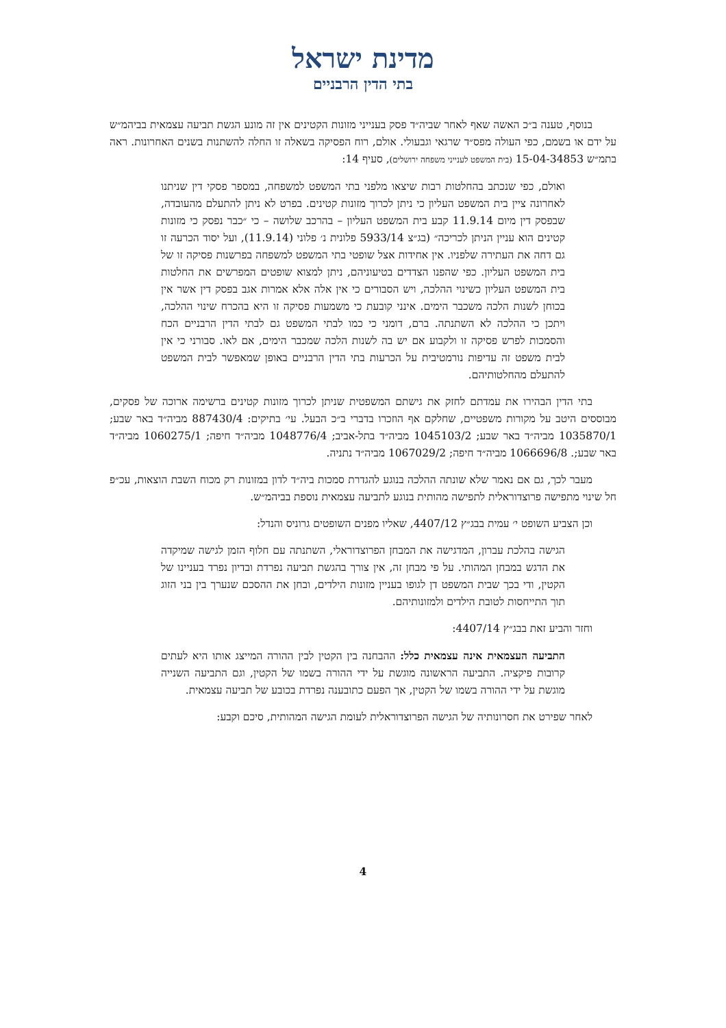מדינת ישראל
בתי הדין הרבניים
בנוסף, טענה ב״כ האשה שאף לאחר שביה״ד פסק בענייני מזונות הקטינים אין זה מונע הגשת תביעה עצמאית בביהמ״ש על ידם או בשמם, כפי העולה מפס״ד שרגאי וגבעולי. אולם, רוח הפסיקה בשאלה זו החלה להשתנות בשנים האחרונות. ראה בתמ״ש 15-04-34853 (בית המשפט לענייני משפחה ירושלים), סעיף 14:
ואולם, כפי שנכתב בהחלטות רבות שיצאו מלפני בתי המשפט למשפחה, במספר פסקי דין שניתנו לאחרונה ציין בית המשפט העליון כי ניתן לכרוך מזונות קטינים. בפרט לא ניתן להתעלם מהעובדה, שבפסק דין מיום 11.9.14 קבע בית המשפט העליון – בהרכב שלושה – כי ״כבר נפסק כי מזונות קטינים הוא עניין הניתן לכריכה״ (בג״צ 5933/14 פלונית נ׳ פלוני (11.9.14), ועל יסוד הכרעה זו גם דחה את העתירה שלפניו. אין אחידות אצל שופטי בתי המשפט למשפחה בפרשנות פסיקה זו של בית המשפט העליון. כפי שהפנו הצדדים בטיעוניהם, ניתן למצוא שופטים המפרשים את החלטות בית המשפט העליון כשינוי ההלכה, ויש הסבורים כי אין אלה אלא אמרות אגב בפסק דין אשר אין בכוחן לשנות הלכה משכבר הימים. אינני קובעת כי משמעות פסיקה זו היא בהכרח שינוי ההלכה, ויתכן כי ההלכה לא השתנתה. ברם, דומני כי כמו לבתי המשפט גם לבתי הדין הרבניים הכח והסמכות לפרש פסיקה זו ולקבוע אם יש בה לשנות הלכה שמכבר הימים, אם לאו. סבורני כי אין לבית משפט זה עדיפות נורמטיבית על הכרעות בתי הדין הרבניים באופן שמאפשר לבית המשפט להתעלם מהחלטותיהם.
בתי הדין הבהירו את עמדתם לחזק את גישתם המשפטית שניתן לכרוך מזונות קטינים ברשימה ארוכה של פסקים, מבוססים היטב על מקורות משפטיים, שחלקם אף הוזכרו בדברי ב״כ הבעל. עי׳ בתיקים: 887430/4 מביה״ד באר שבע; 1035870/1 מביה״ד באר שבע; 1045103/2 מביה״ד בתל-אביב; 1048776/4 מביה״ד חיפה; 1060275/1 מביה״ד באר שבע;. 1066696/8 מביה״ד חיפה; 1067029/2 מביה״ד נתניה.
מעבר לכך, גם אם נאמר שלא שונתה ההלכה בנוגע להגדרת סמכות ביה״ד לדון במזונות רק מכוח השבת הוצאות, עכ״פ חל שינוי מתפישה פרוצדוראלית לתפישה מהותית בנוגע לתביעה עצמאית נוספת בביהמ״ש.
וכן הצביע השופט י׳ עמית בבג״ץ 4407/12, שאליו מפנים השופטים גרוניס והנדל:
הגישה בהלכת עברון, המדגישה את המבחן הפרוצדוראלי, השתנתה עם חלוף הזמן לגישה שמיקדה את הדגש במבחן המהותי. על פי מבחן זה, אין צורך בהגשת תביעה נפרדת ובדיון נפרד בעניינו של הקטין, ודי בכך שבית המשפט דן לגופו בעניין מזונות הילדים, ובחן את ההסכם שנערך בין בני הזוג תוך התייחסות לטובת הילדים ולמזונותיהם.
וחזר והביע זאת בבג״ץ 4407/14:
התביעה העצמאית אינה עצמאית כלל: ההבחנה בין הקטין לבין ההורה המייצג אותו היא לעתים קרובות פיקציה. התביעה הראשונה מוגשת על ידי ההורה בשמו של הקטין, וגם התביעה השנייה מוגשת על ידי ההורה בשמו של הקטין, אך הפעם כתובענה נפרדת בכובע של תביעה עצמאית.
לאחר שפירט את חסרונותיה של הגישה הפרוצדוראלית לעומת הגישה המהותית, סיכם וקבע:
4